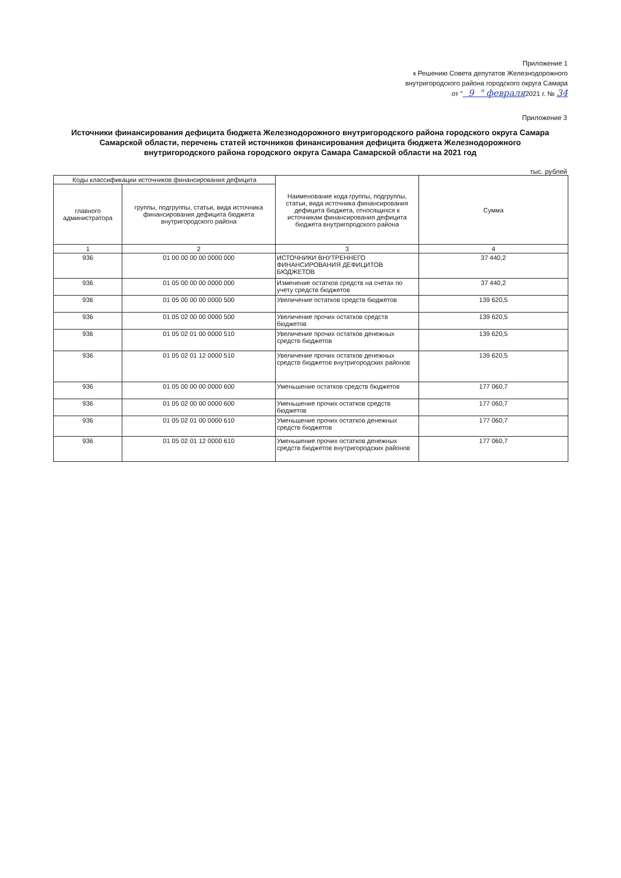Приложение 1
к Решению Совета депутатов Железнодорожного
внутригородского района городского округа Самара
от " 9 " февраля2021 г. № 34
Приложение 3
Источники финансирования дефицита бюджета Железнодорожного внутригородского района городского округа Самара Самарской области, перечень статей источников финансирования дефицита бюджета Железнодорожного внутригородского района городского округа Самара Самарской области на 2021 год
тыс. рублей
| Коды классификации источников финансирования дефицита | | Наименование кода группы, подгруппы, статьи, вида источника финансирования дефицита бюджета, относящихся к источникам финансирования дефицита бюджета внутригородского района | Сумма |
| --- | --- | --- | --- |
| главного администратора | группы, подгруппы, статьи, вида источника финансирования дефицита бюджета внутригородского района | | |
| 1 | 2 | 3 | 4 |
| 936 | 01 00 00 00 00 0000 000 | ИСТОЧНИКИ ВНУТРЕННЕГО ФИНАНСИРОВАНИЯ ДЕФИЦИТОВ БЮДЖЕТОВ | 37 440,2 |
| 936 | 01 05 00 00 00 0000 000 | Изменение остатков средств на счетах по учету средств бюджетов | 37 440,2 |
| 936 | 01 05 00 00 00 0000 500 | Увеличение остатков средств бюджетов | 139 620,5 |
| 936 | 01 05 02 00 00 0000 500 | Увеличение прочих остатков средств бюджетов | 139 620,5 |
| 936 | 01 05 02 01 00 0000 510 | Увеличение прочих остатков денежных средств бюджетов | 139 620,5 |
| 936 | 01 05 02 01 12 0000 510 | Увеличение прочих остатков денежных средств бюджетов внутригородских районов | 139 620,5 |
| 936 | 01 05 00 00 00 0000 600 | Уменьшение остатков средств бюджетов | 177 060,7 |
| 936 | 01 05 02 00 00 0000 600 | Уменьшение прочих остатков средств бюджетов | 177 060,7 |
| 936 | 01 05 02 01 00 0000 610 | Уменьшение прочих остатков денежных средств бюджетов | 177 060,7 |
| 936 | 01 05 02 01 12 0000 610 | Уменьшение прочих остатков денежных средств бюджетов внутригородских районов | 177 060,7 |